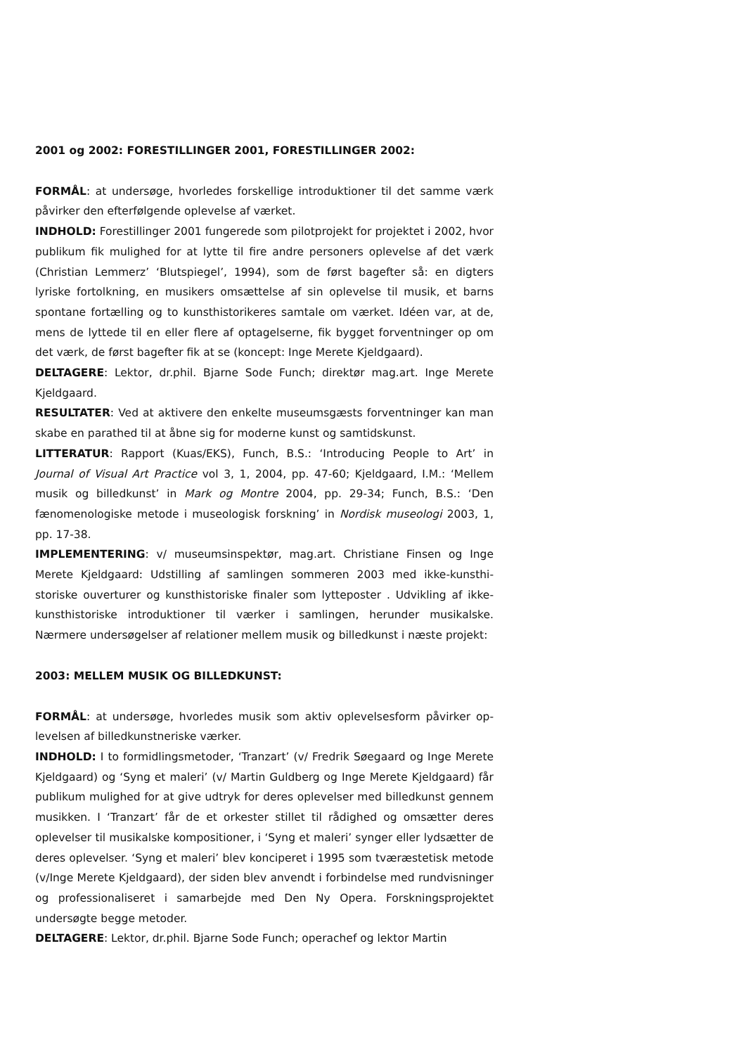2001 og 2002: FORESTILLINGER 2001, FORESTILLINGER 2002:
FORMÅL: at undersøge, hvorledes forskellige introduktioner til det samme værk påvirker den efterfølgende oplevelse af værket.
INDHOLD: Forestillinger 2001 fungerede som pilotprojekt for projektet i 2002, hvor publikum fik mulighed for at lytte til fire andre personers oplevelse af det værk (Christian Lemmerz’ ‘Blutspiegel’, 1994), som de først bagefter så: en digters lyriske fortolkning, en musikers omsættelse af sin oplevelse til musik, et barns spontane fortælling og to kunsthistorikeres samtale om værket. Idéen var, at de, mens de lyttede til en eller flere af optagelserne, fik bygget forventninger op om det værk, de først bagefter fik at se (koncept: Inge Merete Kjeldgaard).
DELTAGERE: Lektor, dr.phil. Bjarne Sode Funch; direktør mag.art. Inge Merete Kjeldgaard.
RESULTATER: Ved at aktivere den enkelte museumsgæsts forventninger kan man skabe en parathed til at åbne sig for moderne kunst og samtidskunst.
LITTERATUR: Rapport (Kuas/EKS), Funch, B.S.: ‘Introducing People to Art’ in Journal of Visual Art Practice vol 3, 1, 2004, pp. 47-60; Kjeldgaard, I.M.: ‘Mellem musik og billedkunst’ in Mark og Montre 2004, pp. 29-34; Funch, B.S.: ‘Den fænomenologiske metode i museologisk forskning’ in Nordisk museologi 2003, 1, pp. 17-38.
IMPLEMENTERING: v/ museumsinspektør, mag.art. Christiane Finsen og Inge Merete Kjeldgaard: Udstilling af samlingen sommeren 2003 med ikke-kunsthi-storiske ouverturer og kunsthistoriske finaler som lytteposter . Udvikling af ikke-kunsthistoriske introduktioner til værker i samlingen, herunder musikalske. Nærmere undersøgelser af relationer mellem musik og billedkunst i næste projekt:
2003: MELLEM MUSIK OG BILLEDKUNST:
FORMÅL: at undersøge, hvorledes musik som aktiv oplevelsesform påvirker op-levelsen af billedkunstneriske værker.
INDHOLD: I to formidlingsmetoder, ‘Tranzart’ (v/ Fredrik Søegaard og Inge Merete Kjeldgaard) og ‘Syng et maleri’ (v/ Martin Guldberg og Inge Merete Kjeldgaard) får publikum mulighed for at give udtryk for deres oplevelser med billedkunst gennem musikken. I ‘Tranzart’ får de et orkester stillet til rådighed og omsætter deres oplevelser til musikalske kompositioner, i ‘Syng et maleri’ synger eller lydsætter de deres oplevelser. ‘Syng et maleri’ blev konciperet i 1995 som tværæstetisk metode (v/Inge Merete Kjeldgaard), der siden blev anvendt i forbindelse med rundvisninger og professionaliseret i samarbejde med Den Ny Opera. Forskningsprojektet undersøgte begge metoder.
DELTAGERE: Lektor, dr.phil. Bjarne Sode Funch; operachef og lektor Martin